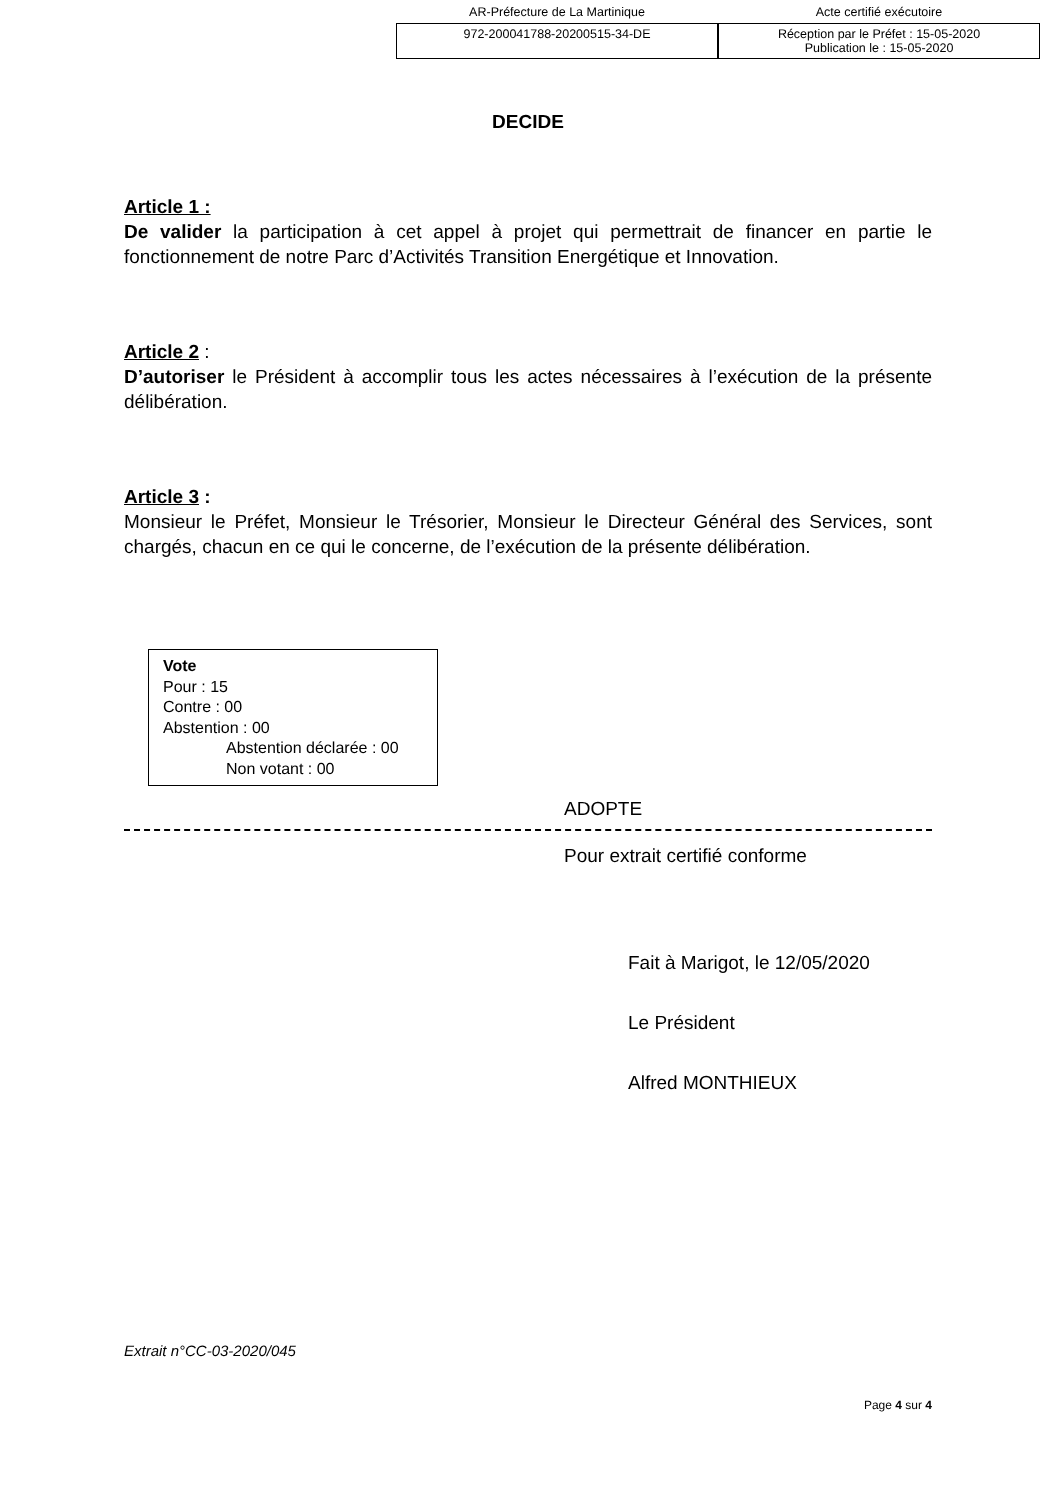AR-Préfecture de La Martinique Acte certifié exécutoire
972-200041788-20200515-34-DE Réception par le Préfet : 15-05-2020
Publication le : 15-05-2020
DECIDE
Article 1 :
De valider la participation à cet appel à projet qui permettrait de financer en partie le fonctionnement de notre Parc d’Activités Transition Energétique et Innovation.
Article 2 :
D’autoriser le Président à accomplir tous les actes nécessaires à l’exécution de la présente délibération.
Article 3 :
Monsieur le Préfet, Monsieur le Trésorier, Monsieur le Directeur Général des Services, sont chargés, chacun en ce qui le concerne, de l’exécution de la présente délibération.
Vote
Pour : 15
Contre : 00
Abstention : 00
Abstention déclarée : 00
Non votant : 00
ADOPTE
Pour extrait certifié conforme
Fait à Marigot, le 12/05/2020
Le Président
Alfred MONTHIEUX
Extrait n°CC-03-2020/045
Page 4 sur 4